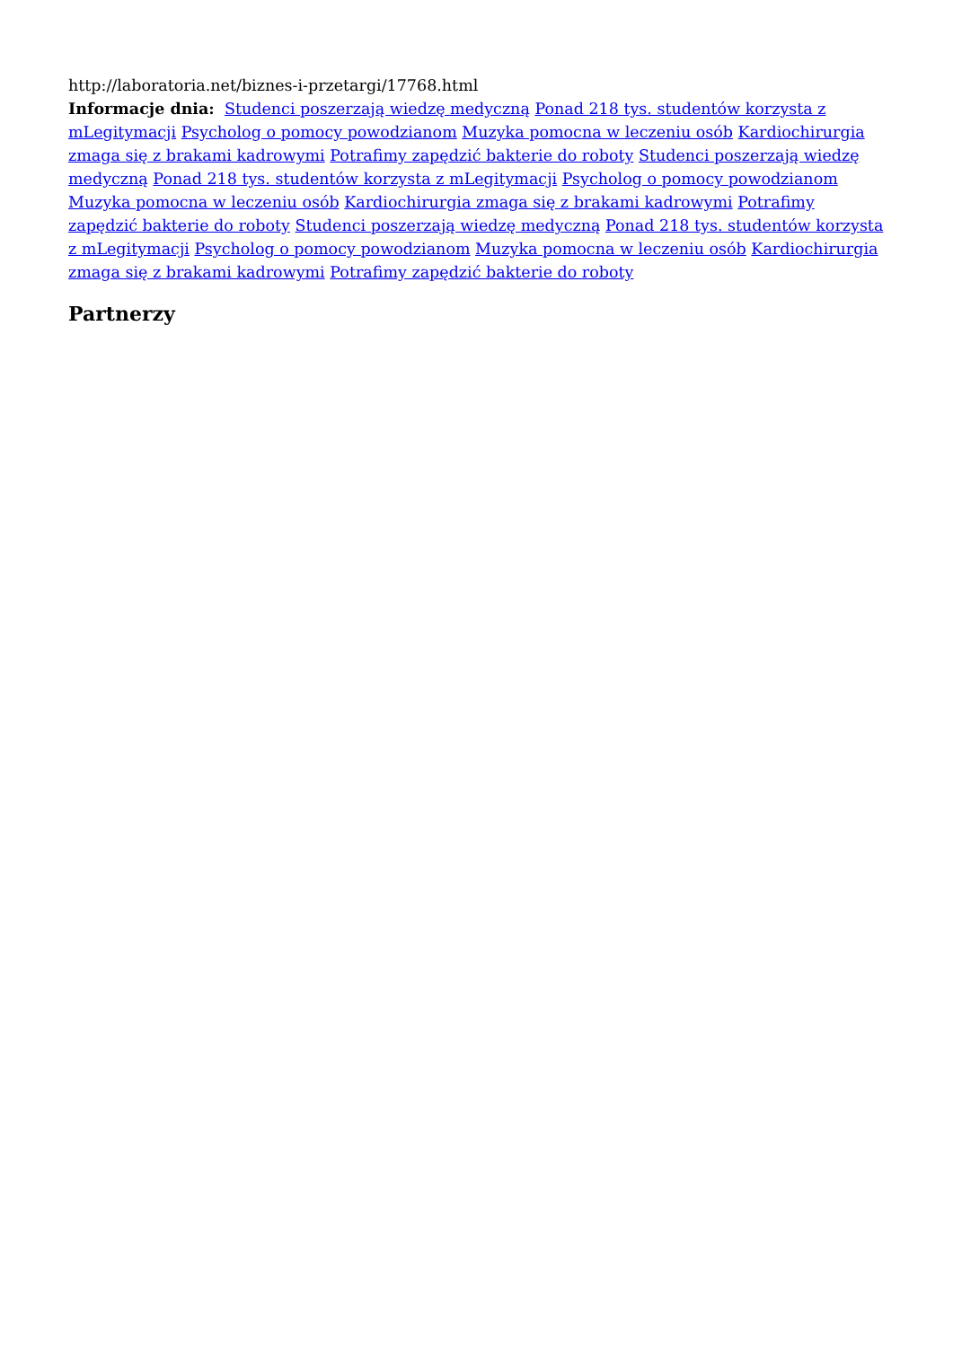http://laboratoria.net/biznes-i-przetargi/17768.html
Informacje dnia: Studenci poszerzają wiedzę medyczną Ponad 218 tys. studentów korzysta z mLegitymacji Psycholog o pomocy powodzianom Muzyka pomocna w leczeniu osób Kardiochirurgia zmaga się z brakami kadrowymi Potrafimy zapędzić bakterie do roboty Studenci poszerzają wiedzę medyczną Ponad 218 tys. studentów korzysta z mLegitymacji Psycholog o pomocy powodzianom Muzyka pomocna w leczeniu osób Kardiochirurgia zmaga się z brakami kadrowymi Potrafimy zapędzić bakterie do roboty Studenci poszerzają wiedzę medyczną Ponad 218 tys. studentów korzysta z mLegitymacji Psycholog o pomocy powodzianom Muzyka pomocna w leczeniu osób Kardiochirurgia zmaga się z brakami kadrowymi Potrafimy zapędzić bakterie do roboty
Partnerzy